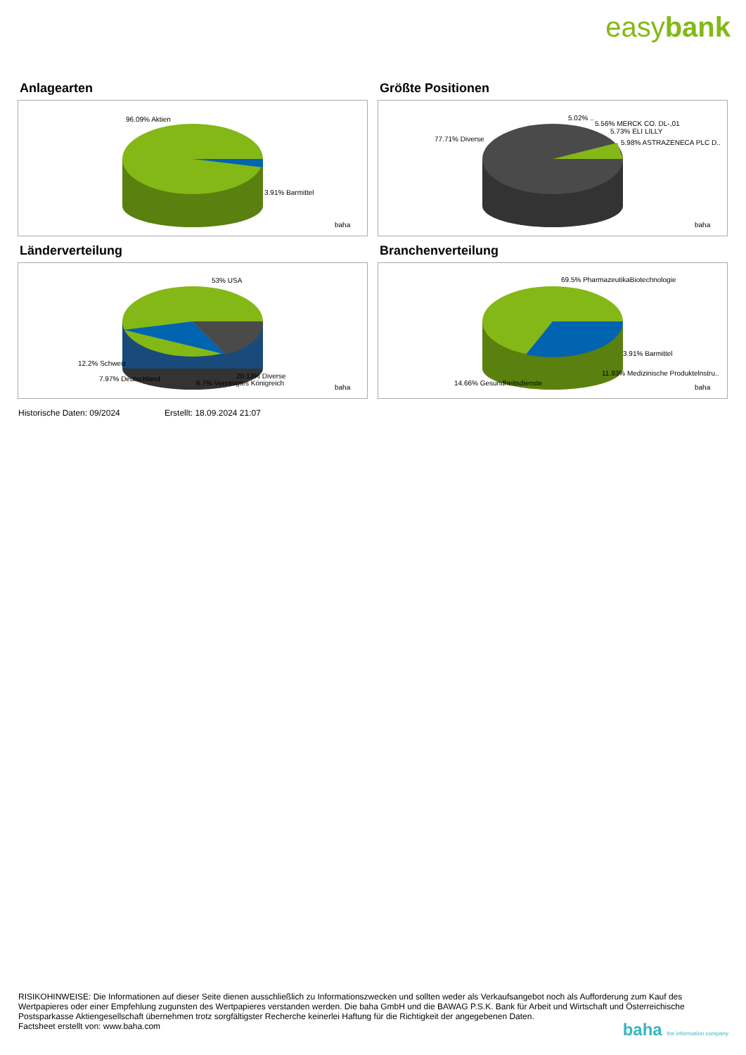easybank
Anlagearten
96.09% Aktien
3.91% Barmittel
baha
Größte Positionen
77.71% Diverse
5.02% ..
5.56% MERCK CO. DL-,01
5.73% ELI LILLY
5.98% ASTRAZENECA PLC D..
baha
Länderverteilung
53% USA
12.2% Schweiz
7.97% Deutschland
20.13% Diverse
6.7% Vereinigtes Königreich
baha
Branchenverteilung
69.5% PharmazeutikaBiotechnologie
3.91% Barmittel
11.93% Medizinische Produktelnstru..
14.66% Gesundheitsdienste
baha
Historische Daten: 09/2024 Erstellt: 18.09.2024 21:07
RISIKOHINWEISE: Die Informationen auf dieser Seite dienen ausschließlich zu Informationszwecken und sollten weder als Verkaufsangebot noch als Aufforderung zum Kauf des Wertpapieres oder einer Empfehlung zugunsten des Wertpapieres verstanden werden. Die baha GmbH und die BAWAG P.S.K. Bank für Arbeit und Wirtschaft und Österreichische Postsparkasse Aktiengesellschaft übernehmen trotz sorgfältigster Recherche keinerlei Haftung für die Richtigkeit der angegebenen Daten.
Factsheet erstellt von: www.baha.com
baha the information company